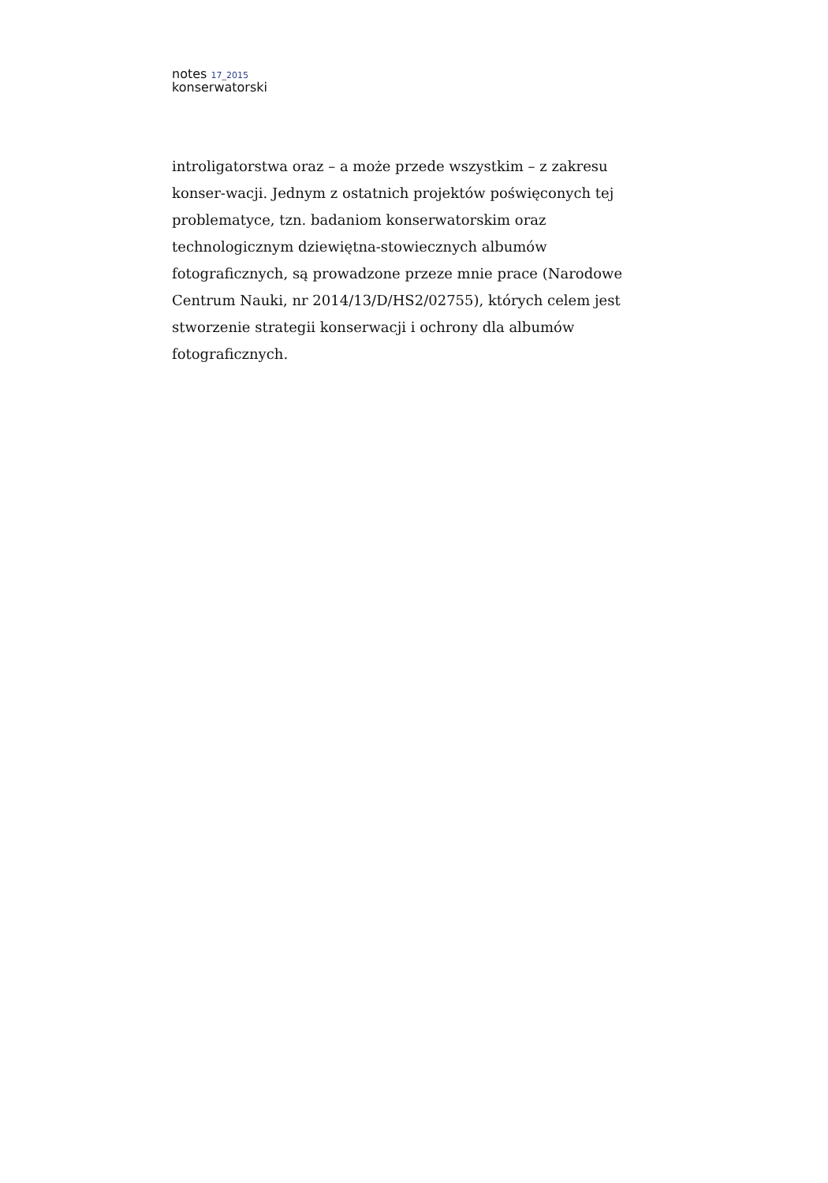notes 17_2015
konserwatorski
introligatorstwa oraz – a może przede wszystkim – z zakresu konser-wacji. Jednym z ostatnich projektów poświęconych tej problematyce, tzn. badaniom konserwatorskim oraz technologicznym dziewiętna-stowiecznych albumów fotograficznych, są prowadzone przeze mnie prace (Narodowe Centrum Nauki, nr 2014/13/D/HS2/02755), których celem jest stworzenie strategii konserwacji i ochrony dla albumów fotograficznych.